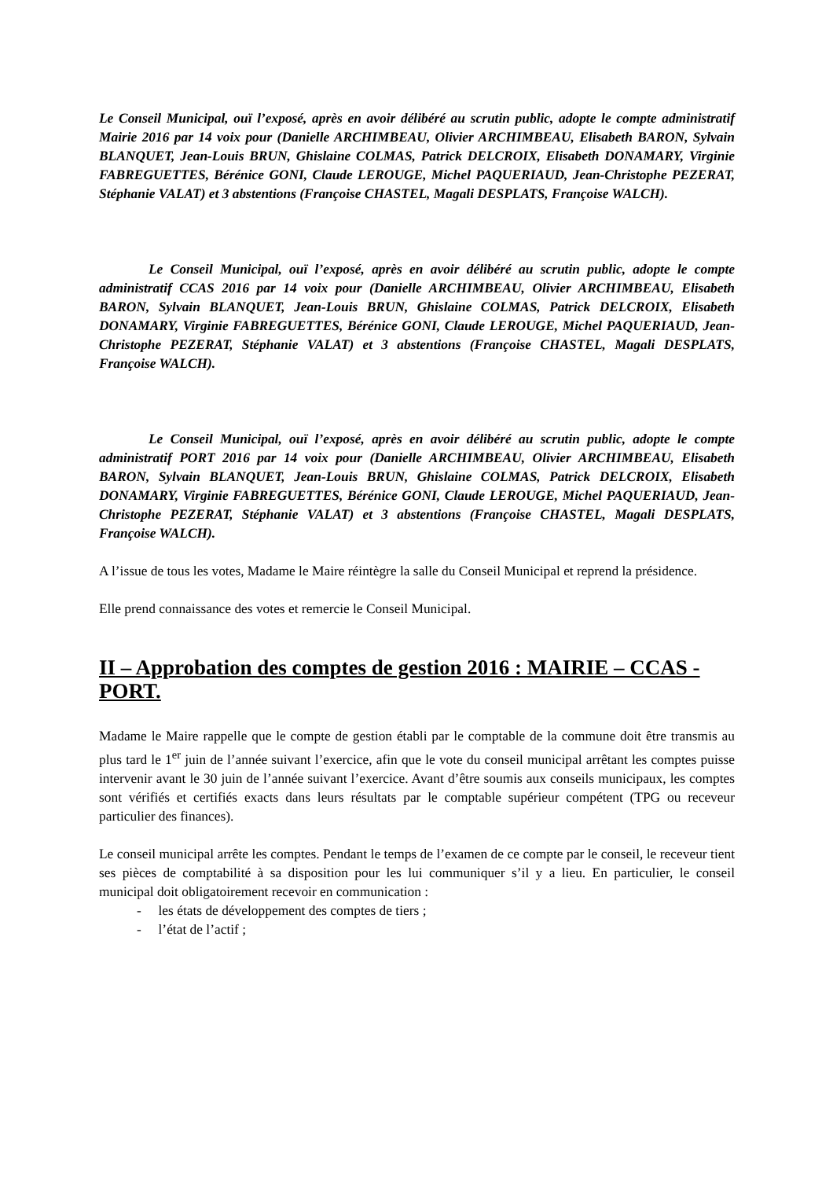Le Conseil Municipal, ouï l’exposé, après en avoir délibéré au scrutin public, adopte le compte administratif Mairie 2016 par 14 voix pour (Danielle ARCHIMBEAU, Olivier ARCHIMBEAU, Elisabeth BARON, Sylvain BLANQUET, Jean-Louis BRUN, Ghislaine COLMAS, Patrick DELCROIX, Elisabeth DONAMARY, Virginie FABREGUETTES, Bérénice GONI, Claude LEROUGE, Michel PAQUERIAUD, Jean-Christophe PEZERAT, Stéphanie VALAT) et 3 abstentions (Françoise CHASTEL, Magali DESPLATS, Françoise WALCH).
Le Conseil Municipal, ouï l’exposé, après en avoir délibéré au scrutin public, adopte le compte administratif CCAS 2016 par 14 voix pour (Danielle ARCHIMBEAU, Olivier ARCHIMBEAU, Elisabeth BARON, Sylvain BLANQUET, Jean-Louis BRUN, Ghislaine COLMAS, Patrick DELCROIX, Elisabeth DONAMARY, Virginie FABREGUETTES, Bérénice GONI, Claude LEROUGE, Michel PAQUERIAUD, Jean-Christophe PEZERAT, Stéphanie VALAT) et 3 abstentions (Françoise CHASTEL, Magali DESPLATS, Françoise WALCH).
Le Conseil Municipal, ouï l’exposé, après en avoir délibéré au scrutin public, adopte le compte administratif PORT 2016 par 14 voix pour (Danielle ARCHIMBEAU, Olivier ARCHIMBEAU, Elisabeth BARON, Sylvain BLANQUET, Jean-Louis BRUN, Ghislaine COLMAS, Patrick DELCROIX, Elisabeth DONAMARY, Virginie FABREGUETTES, Bérénice GONI, Claude LEROUGE, Michel PAQUERIAUD, Jean-Christophe PEZERAT, Stéphanie VALAT) et 3 abstentions (Françoise CHASTEL, Magali DESPLATS, Françoise WALCH).
A l’issue de tous les votes, Madame le Maire réintègre la salle du Conseil Municipal et reprend la présidence.
Elle prend connaissance des votes et remercie le Conseil Municipal.
II – Approbation des comptes de gestion 2016 : MAIRIE – CCAS - PORT.
Madame le Maire rappelle que le compte de gestion établi par le comptable de la commune doit être transmis au plus tard le 1<sup>er</sup> juin de l’année suivant l’exercice, afin que le vote du conseil municipal arrêtant les comptes puisse intervenir avant le 30 juin de l’année suivant l’exercice. Avant d’être soumis aux conseils municipaux, les comptes sont vérifiés et certifiés exacts dans leurs résultats par le comptable supérieur compétent (TPG ou receveur particulier des finances).
Le conseil municipal arrête les comptes. Pendant le temps de l’examen de ce compte par le conseil, le receveur tient ses pièces de comptabilité à sa disposition pour les lui communiquer s’il y a lieu. En particulier, le conseil municipal doit obligatoirement recevoir en communication :
- les états de développement des comptes de tiers ;
- l’état de l’actif ;